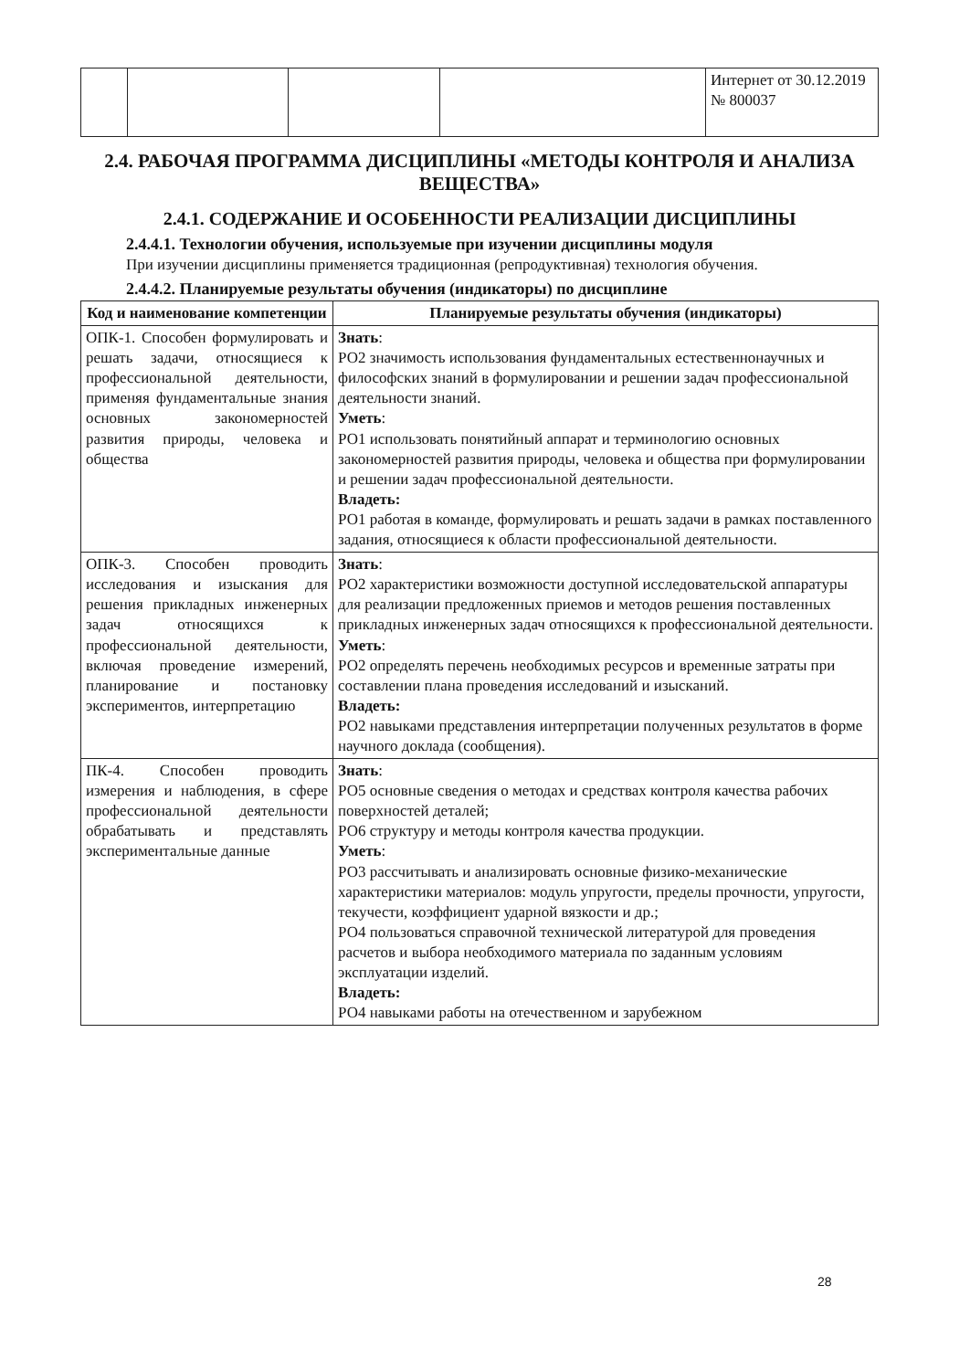| | | | | Интернет от 30.12.2019 № 800037 |
2.4. РАБОЧАЯ ПРОГРАММА ДИСЦИПЛИНЫ «МЕТОДЫ КОНТРОЛЯ И АНАЛИЗА ВЕЩЕСТВА»
2.4.1. СОДЕРЖАНИЕ И ОСОБЕННОСТИ РЕАЛИЗАЦИИ ДИСЦИПЛИНЫ
2.4.4.1. Технологии обучения, используемые при изучении дисциплины модуля
При изучении дисциплины применяется традиционная (репродуктивная) технология обучения.
2.4.4.2. Планируемые результаты обучения (индикаторы) по дисциплине
| Код и наименование компетенции | Планируемые результаты обучения (индикаторы) |
| --- | --- |
| ОПК-1. Способен формулировать и решать задачи, относящиеся к профессиональной деятельности, применяя фундаментальные знания основных закономерностей развития природы, человека и общества | Знать : РО2 значимость использования фундаментальных естественнонаучных и философских знаний в формулировании и решении задач профессиональной деятельности знаний. Уметь : РО1 использовать понятийный аппарат и терминологию основных закономерностей развития природы, человека и общества при формулировании и решении задач профессиональной деятельности. Владеть: РО1 работая в команде, формулировать и решать задачи в рамках поставленного задания, относящиеся к области профессиональной деятельности. |
| ОПК-3. Способен проводить исследования и изыскания для решения прикладных инженерных задач относящихся к профессиональной деятельности, включая проведение измерений, планирование и постановку экспериментов, интерпретацию | Знать : РО2 характеристики возможности доступной исследовательской аппаратуры для реализации предложенных приемов и методов решения поставленных прикладных инженерных задач относящихся к профессиональной деятельности. Уметь : РО2 определять перечень необходимых ресурсов и временные затраты при составлении плана проведения исследований и изысканий. Владеть: РО2 навыками представления интерпретации полученных результатов в форме научного доклада (сообщения). |
| ПК-4. Способен проводить измерения и наблюдения, в сфере профессиональной деятельности обрабатывать и представлять экспериментальные данные | Знать : РО5 основные сведения о методах и средствах контроля качества рабочих поверхностей деталей; РО6 структуру и методы контроля качества продукции. Уметь : РО3 рассчитывать и анализировать основные физико-механические характеристики материалов: модуль упругости, пределы прочности, упругости, текучести, коэффициент ударной вязкости и др.; РО4 пользоваться справочной технической литературой для проведения расчетов и выбора необходимого материала по заданным условиям эксплуатации изделий. Владеть: РО4 навыками работы на отечественном и зарубежном |
28